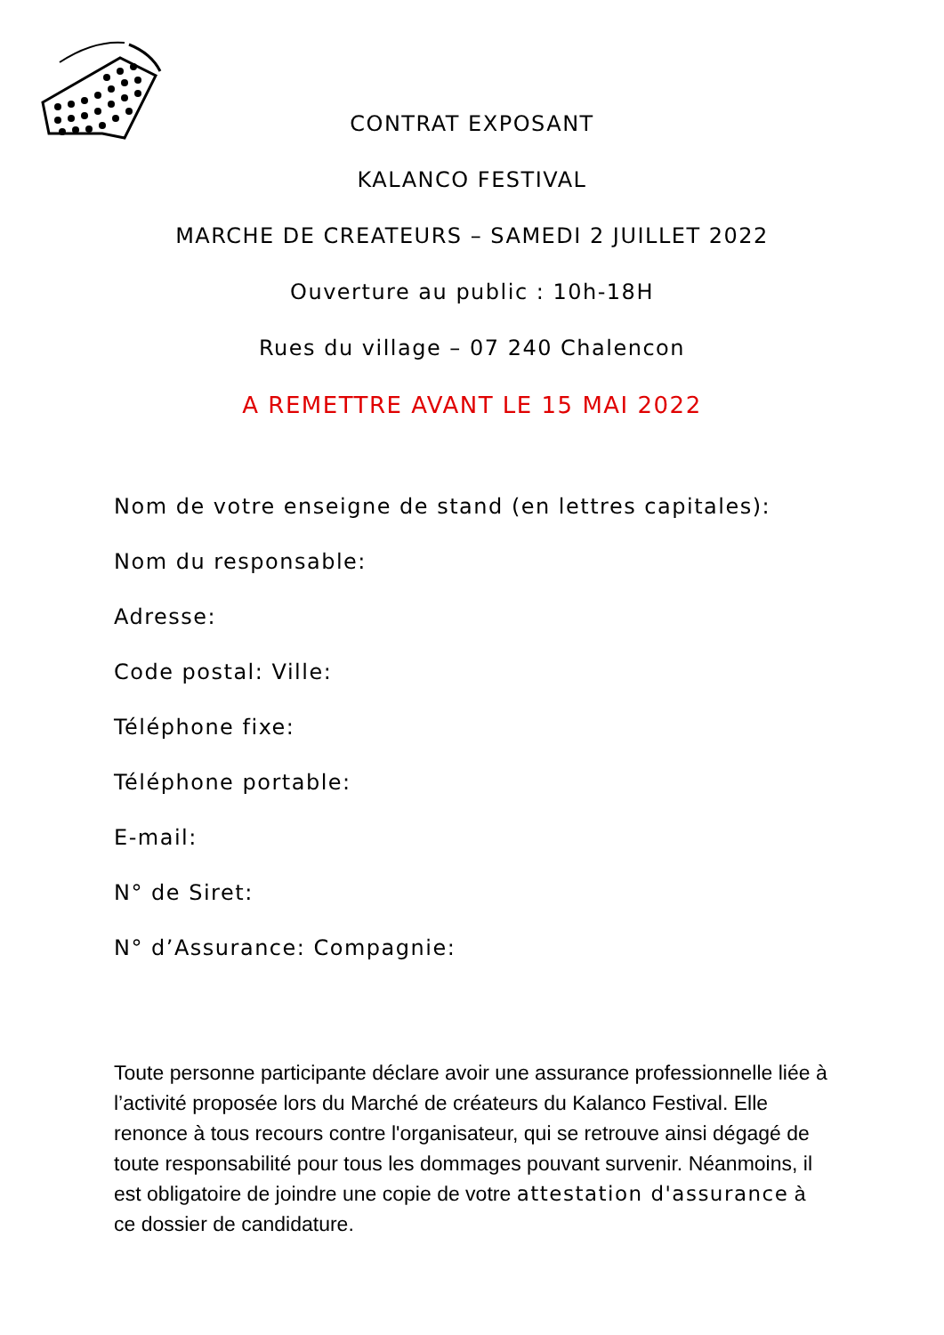CONTRAT EXPOSANT
KALANCO FESTIVAL
MARCHE DE CREATEURS – SAMEDI 2 JUILLET 2022
Ouverture au public : 10h-18H
Rues du village – 07 240 Chalencon
A REMETTRE AVANT LE 15 MAI 2022
Nom de votre enseigne de stand (en lettres capitales):
Nom du responsable:
Adresse:
Code postal: Ville:
Téléphone fixe:
Téléphone portable:
E-mail:
N° de Siret:
N° d’Assurance: Compagnie:
Toute personne participante déclare avoir une assurance professionnelle liée à l’activité proposée lors du Marché de créateurs du Kalanco Festival. Elle renonce à tous recours contre l'organisateur, qui se retrouve ainsi dégagé de toute responsabilité pour tous les dommages pouvant survenir. Néanmoins, il est obligatoire de joindre une copie de votre attestation d'assurance à ce dossier de candidature.